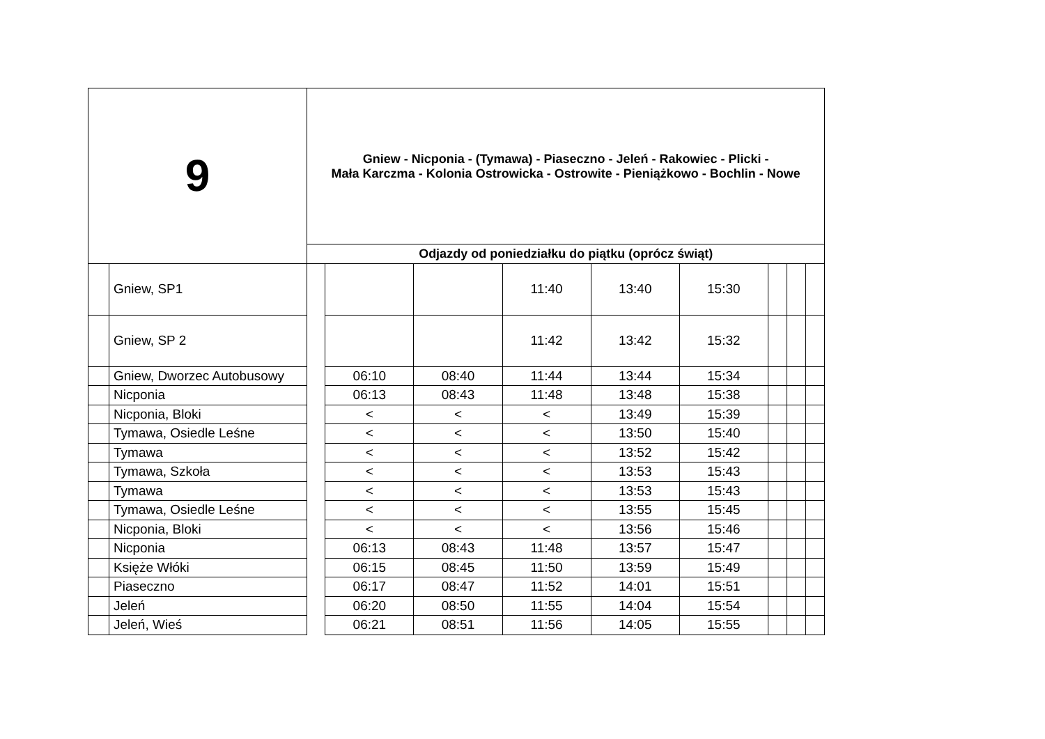| 9 | | Gniew - Nicponia - (Tymawa) - Piaseczno - Jeleń - Rakowiec - Plicki - Mała Karczma - Kolonia Ostrowicka - Ostrowite - Pieniążkowo - Bochlin - Nowe | | | | | | | | |
| --- | --- | --- | --- | --- | --- | --- | --- | --- | --- | --- |
| | | Odjazdy od poniedziałku do piątku (oprócz świąt) | | | | | | | | |
| | Gniew, SP1 | | | | 11:40 | 13:40 | 15:30 | | | |
| | Gniew, SP 2 | | | | 11:42 | 13:42 | 15:32 | | | |
| | Gniew, Dworzec Autobusowy | | 06:10 | 08:40 | 11:44 | 13:44 | 15:34 | | | |
| | Nicponia | | 06:13 | 08:43 | 11:48 | 13:48 | 15:38 | | | |
| | Nicponia, Bloki | | < | < | < | 13:49 | 15:39 | | | |
| | Tymawa, Osiedle Leśne | | < | < | < | 13:50 | 15:40 | | | |
| | Tymawa | | < | < | < | 13:52 | 15:42 | | | |
| | Tymawa, Szkoła | | < | < | < | 13:53 | 15:43 | | | |
| | Tymawa | | < | < | < | 13:53 | 15:43 | | | |
| | Tymawa, Osiedle Leśne | | < | < | < | 13:55 | 15:45 | | | |
| | Nicponia, Bloki | | < | < | < | 13:56 | 15:46 | | | |
| | Nicponia | | 06:13 | 08:43 | 11:48 | 13:57 | 15:47 | | | |
| | Księże Włóki | | 06:15 | 08:45 | 11:50 | 13:59 | 15:49 | | | |
| | Piaseczno | | 06:17 | 08:47 | 11:52 | 14:01 | 15:51 | | | |
| | Jeleń | | 06:20 | 08:50 | 11:55 | 14:04 | 15:54 | | | |
| | Jeleń, Wieś | | 06:21 | 08:51 | 11:56 | 14:05 | 15:55 | | | |